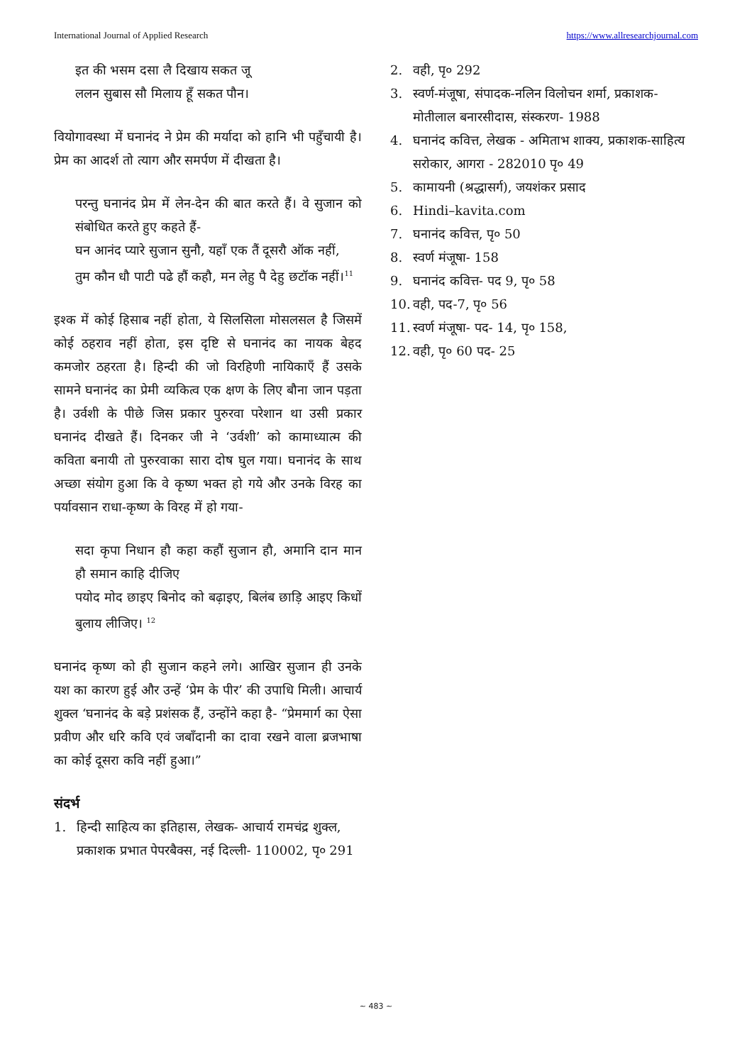International Journal of Applied Research https://www.allresearchjournal.com
इत की भसम दसा लै दिखाय सकत जू
ललन सुबास सौ मिलाय हूँ सकत पौन।
वियोगावस्था में घनानंद ने प्रेम की मर्यादा को हानि भी पहुँचायी है। प्रेम का आदर्श तो त्याग और समर्पण में दीखता है।
परन्तु घनानंद प्रेम में लेन-देन की बात करते हैं। वे सुजान को संबोधित करते हुए कहते हैं-
घन आनंद प्यारे सुजान सुनौ, यहाँ एक तैं दूसरौ ऑक नहीं,
तुम कौन धौ पाटी पढे हौं कहौ, मन लेहु पै देहु छटॉक नहीं।<sup>11</sup>
इश्क में कोई हिसाब नहीं होता, ये सिलसिला मोसलसल है जिसमें कोई ठहराव नहीं होता, इस दृष्टि से घनानंद का नायक बेहद कमजोर ठहरता है। हिन्दी की जो विरहिणी नायिकाएँ हैं उसके सामने घनानंद का प्रेमी व्यकित्व एक क्षण के लिए बौना जान पड़ता है। उर्वशी के पीछे जिस प्रकार पुरुरवा परेशान था उसी प्रकार घनानंद दीखते हैं। दिनकर जी ने ‘उर्वशी’ को कामाध्यात्म की कविता बनायी तो पुरुरवाका सारा दोष घुल गया। घनानंद के साथ अच्छा संयोग हुआ कि वे कृष्ण भक्त हो गये और उनके विरह का पर्यावसान राधा-कृष्ण के विरह में हो गया-
सदा कृपा निधान हौ कहा कहौं सुजान हौ, अमानि दान मान हौ समान काहि दीजिए
पयोद मोद छाइए बिनोद को बढ़ाइए, बिलंब छाड़ि आइए किधों बुलाय लीजिए। <sup>12</sup>
घनानंद कृष्ण को ही सुजान कहने लगे। आखिर सुजान ही उनके यश का कारण हुई और उन्हें ‘प्रेम के पीर’ की उपाधि मिली। आचार्य शुक्ल ‘घनानंद के बड़े प्रशंसक हैं, उन्होंने कहा है- “प्रेममार्ग का ऐसा प्रवीण और धरि कवि एवं जबाँदानी का दावा रखने वाला ब्रजभाषा का कोई दूसरा कवि नहीं हुआ।”
संदर्भ
1. हिन्दी साहित्य का इतिहास, लेखक- आचार्य रामचंद्र शुक्ल, प्रकाशक प्रभात पेपरबैक्स, नई दिल्ली- 110002, पृ० 291
2. वही, पृ० 292
3. स्वर्ण-मंजूषा, संपादक-नलिन विलोचन शर्मा, प्रकाशक-मोतीलाल बनारसीदास, संस्करण- 1988
4. घनानंद कवित्त, लेखक - अमिताभ शाक्य, प्रकाशक-साहित्य सरोकार, आगरा - 282010 पृ० 49
5. कामायनी (श्रद्धासर्ग), जयशंकर प्रसाद
6. Hindi–kavita.com
7. घनानंद कवित्त, पृ० 50
8. स्वर्ण मंजूषा- 158
9. घनानंद कवित्त- पद 9, पृ० 58
10. वही, पद-7, पृ० 56
11. स्वर्ण मंजूषा- पद- 14, पृ० 158,
12. वही, पृ० 60 पद- 25
~ 483 ~